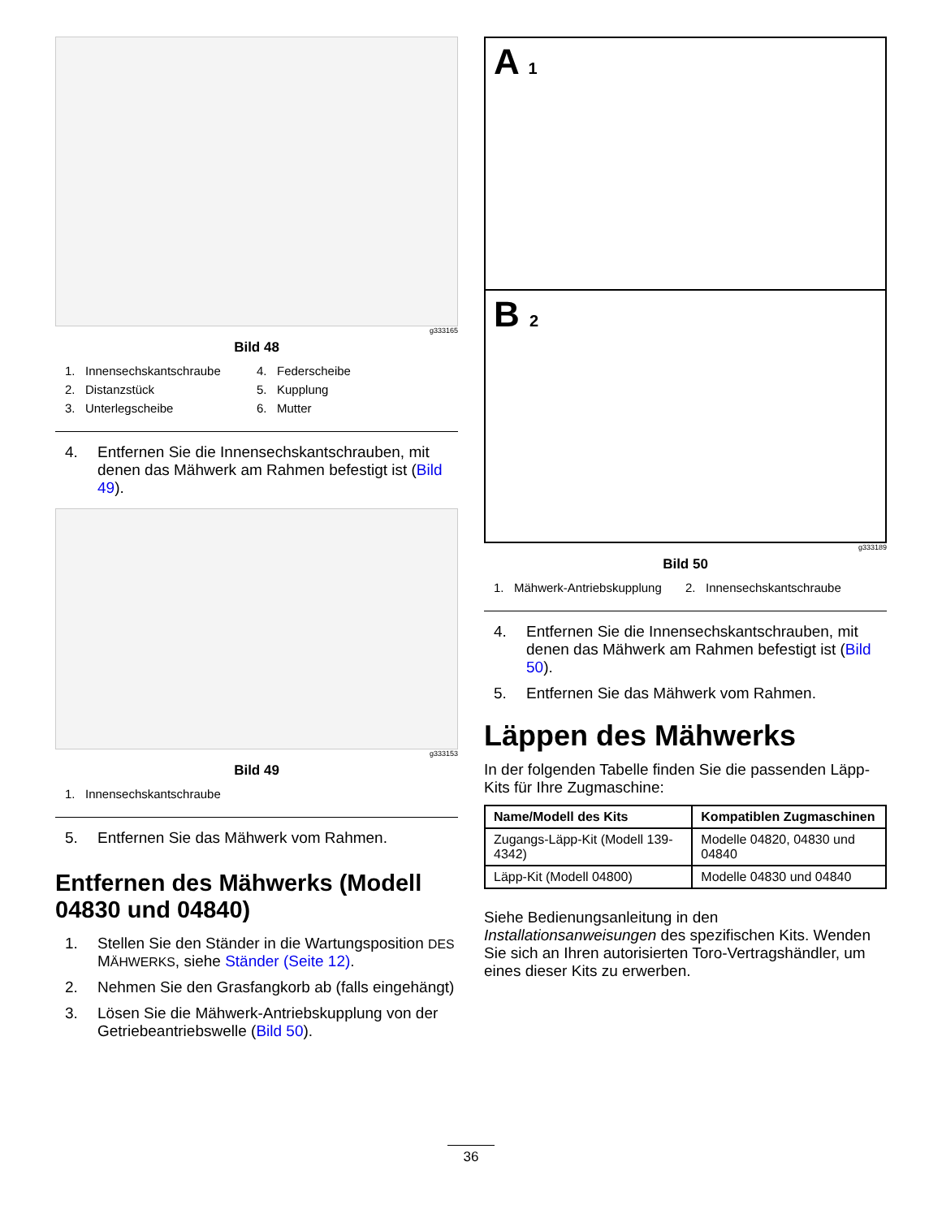g333165
Bild 48
1. Innensechskantschraube
4. Federscheibe
2. Distanzstück
5. Kupplung
3. Unterlegscheibe
6. Mutter
4. Entfernen Sie die Innensechskantschrauben, mit denen das Mähwerk am Rahmen befestigt ist (Bild 49).
g333153
Bild 49
1. Innensechskantschraube
5. Entfernen Sie das Mähwerk vom Rahmen.
Entfernen des Mähwerks (Modell 04830 und 04840)
1. Stellen Sie den Ständer in die Wartungsposition DES MÄHWERKS, siehe Ständer (Seite 12).
2. Nehmen Sie den Grasfangkorb ab (falls eingehängt)
3. Lösen Sie die Mähwerk-Antriebskupplung von der Getriebeantriebswelle (Bild 50).
A 1
B 2
g333189
Bild 50
1. Mähwerk-Antriebskupplung
2. Innensechskantschraube
4. Entfernen Sie die Innensechskantschrauben, mit denen das Mähwerk am Rahmen befestigt ist (Bild 50).
5. Entfernen Sie das Mähwerk vom Rahmen.
Läppen des Mähwerks
In der folgenden Tabelle finden Sie die passenden Läpp-Kits für Ihre Zugmaschine:
| Name/Modell des Kits | Kompatiblen Zugmaschinen |
| --- | --- |
| Zugangs-Läpp-Kit (Modell 139-4342) | Modelle 04820, 04830 und 04840 |
| Läpp-Kit (Modell 04800) | Modelle 04830 und 04840 |
Siehe Bedienungsanleitung in den Installationsanweisungen des spezifischen Kits. Wenden Sie sich an Ihren autorisierten Toro-Vertragshändler, um eines dieser Kits zu erwerben.
36